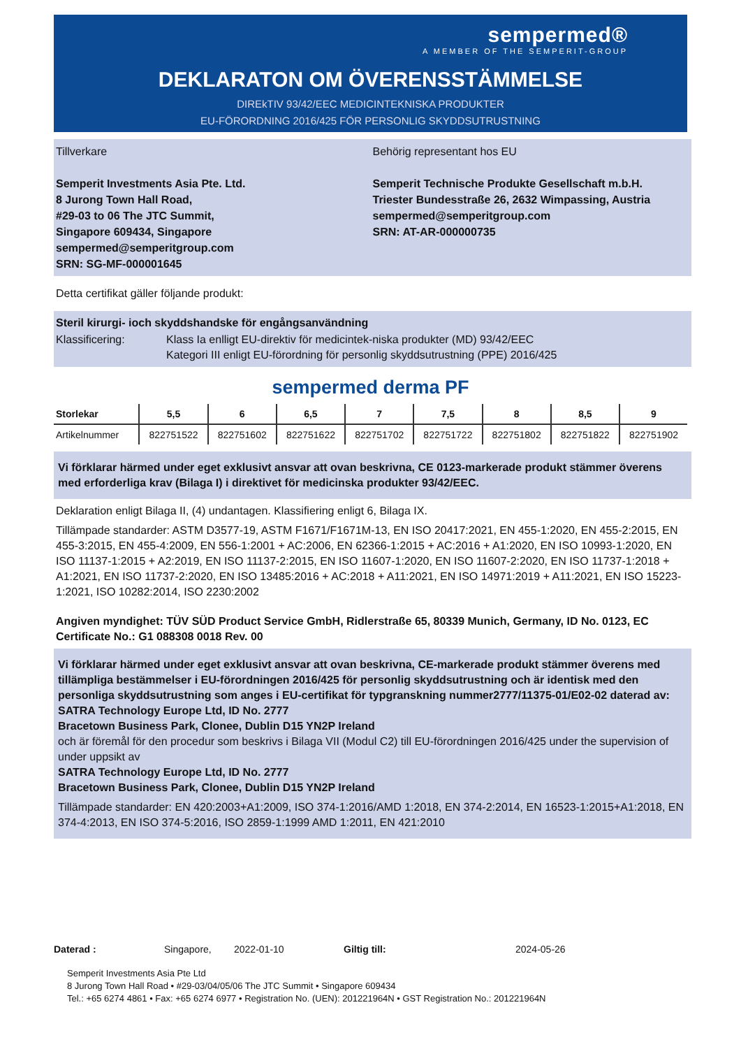sempermed®
A MEMBER OF THE SEMPERIT-GROUP
DEKLARATON OM ÖVERENSSTÄMMELSE
DIREkTIV 93/42/EEC MEDICINTEKNISKA PRODUKTER
EU-FÖRORDNING 2016/425 FÖR PERSONLIG SKYDDSUTRUSTNING
Tillverkare
Semperit Investments Asia Pte. Ltd.
8 Jurong Town Hall Road,
#29-03 to 06 The JTC Summit,
Singapore 609434, Singapore
sempermed@semperitgroup.com
SRN: SG-MF-000001645
Behörig representant hos EU
Semperit Technische Produkte Gesellschaft m.b.H.
Triester Bundesstraße 26, 2632 Wimpassing, Austria
sempermed@semperitgroup.com
SRN: AT-AR-000000735
Detta certifikat gäller följande produkt:
Steril kirurgi- ioch skyddshandske för engångsanvändning
Klassificering: Klass Ia enlligt EU-direktiv för medicintek-niska produkter (MD) 93/42/EEC
Kategori III enligt EU-förordning för personlig skyddsutrustning (PPE) 2016/425
sempermed derma PF
| Storlekar | 5,5 | 6 | 6,5 | 7 | 7,5 | 8 | 8,5 | 9 |
| --- | --- | --- | --- | --- | --- | --- | --- | --- |
| Artikelnummer | 822751522 | 822751602 | 822751622 | 822751702 | 822751722 | 822751802 | 822751822 | 822751902 |
Vi förklarar härmed under eget exklusivt ansvar att ovan beskrivna, CE 0123-markerade produkt stämmer överens med erforderliga krav (Bilaga I) i direktivet för medicinska produkter 93/42/EEC.
Deklaration enligt Bilaga II, (4) undantagen. Klassifiering enligt 6, Bilaga IX.
Tillämpade standarder: ASTM D3577-19, ASTM F1671/F1671M-13, EN ISO 20417:2021, EN 455-1:2020, EN 455-2:2015, EN 455-3:2015, EN 455-4:2009, EN 556-1:2001 + AC:2006, EN 62366-1:2015 + AC:2016 + A1:2020, EN ISO 10993-1:2020, EN ISO 11137-1:2015 + A2:2019, EN ISO 11137-2:2015, EN ISO 11607-1:2020, EN ISO 11607-2:2020, EN ISO 11737-1:2018 + A1:2021, EN ISO 11737-2:2020, EN ISO 13485:2016 + AC:2018 + A11:2021, EN ISO 14971:2019 + A11:2021, EN ISO 15223-1:2021, ISO 10282:2014, ISO 2230:2002
Angiven myndighet: TÜV SÜD Product Service GmbH, Ridlerstraße 65, 80339 Munich, Germany, ID No. 0123, EC Certificate No.: G1 088308 0018 Rev. 00
Vi förklarar härmed under eget exklusivt ansvar att ovan beskrivna, CE-markerade produkt stämmer överens med tillämpliga bestämmelser i EU-förordningen 2016/425 för personlig skyddsutrustning och är identisk med den personliga skyddsutrustning som anges i EU-certifikat för typgranskning nummer2777/11375-01/E02-02 daterad av:
SATRA Technology Europe Ltd, ID No. 2777
Bracetown Business Park, Clonee, Dublin D15 YN2P Ireland
och är föremål för den procedur som beskrivs i Bilaga VII (Modul C2) till EU-förordningen 2016/425 under the supervision of under uppsikt av
SATRA Technology Europe Ltd, ID No. 2777
Bracetown Business Park, Clonee, Dublin D15 YN2P Ireland
Tillämpade standarder: EN 420:2003+A1:2009, ISO 374-1:2016/AMD 1:2018, EN 374-2:2014, EN 16523-1:2015+A1:2018, EN 374-4:2013, EN ISO 374-5:2016, ISO 2859-1:1999 AMD 1:2011, EN 421:2010
Daterad : Singapore, 2022-01-10 Giltig till: 2024-05-26
Semperit Investments Asia Pte Ltd
8 Jurong Town Hall Road • #29-03/04/05/06 The JTC Summit • Singapore 609434
Tel.: +65 6274 4861 • Fax: +65 6274 6977 • Registration No. (UEN): 201221964N • GST Registration No.: 201221964N